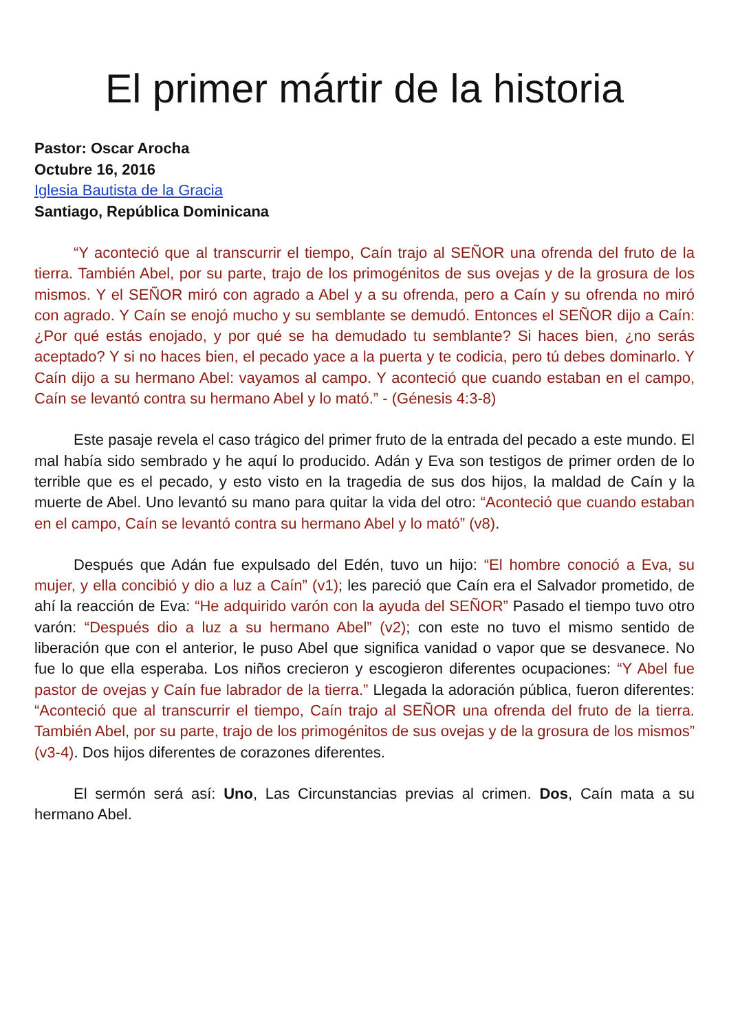El primer mártir de la historia
Pastor: Oscar Arocha
Octubre 16, 2016
Iglesia Bautista de la Gracia
Santiago, República Dominicana
“Y aconteció que al transcurrir el tiempo, Caín trajo al SEÑOR una ofrenda del fruto de la tierra. También Abel, por su parte, trajo de los primogénitos de sus ovejas y de la grosura de los mismos. Y el SEÑOR miró con agrado a Abel y a su ofrenda, pero a Caín y su ofrenda no miró con agrado. Y Caín se enojó mucho y su semblante se demudó. Entonces el SEÑOR dijo a Caín: ¿Por qué estás enojado, y por qué se ha demudado tu semblante? Si haces bien, ¿no serás aceptado? Y si no haces bien, el pecado yace a la puerta y te codicia, pero tú debes dominarlo. Y Caín dijo a su hermano Abel: vayamos al campo. Y aconteció que cuando estaban en el campo, Caín se levantó contra su hermano Abel y lo mató.” - (Génesis 4:3-8)
Este pasaje revela el caso trágico del primer fruto de la entrada del pecado a este mundo. El mal había sido sembrado y he aquí lo producido. Adán y Eva son testigos de primer orden de lo terrible que es el pecado, y esto visto en la tragedia de sus dos hijos, la maldad de Caín y la muerte de Abel. Uno levantó su mano para quitar la vida del otro: “Aconteció que cuando estaban en el campo, Caín se levantó contra su hermano Abel y lo mató” (v8).
Después que Adán fue expulsado del Edén, tuvo un hijo: “El hombre conoció a Eva, su mujer, y ella concibió y dio a luz a Caín” (v1); les pareció que Caín era el Salvador prometido, de ahí la reacción de Eva: “He adquirido varón con la ayuda del SEÑOR” Pasado el tiempo tuvo otro varón: “Después dio a luz a su hermano Abel” (v2); con este no tuvo el mismo sentido de liberación que con el anterior, le puso Abel que significa vanidad o vapor que se desvanece. No fue lo que ella esperaba. Los niños crecieron y escogieron diferentes ocupaciones: “Y Abel fue pastor de ovejas y Caín fue labrador de la tierra.” Llegada la adoración pública, fueron diferentes: “Aconteció que al transcurrir el tiempo, Caín trajo al SEÑOR una ofrenda del fruto de la tierra. También Abel, por su parte, trajo de los primogénitos de sus ovejas y de la grosura de los mismos” (v3-4). Dos hijos diferentes de corazones diferentes.
El sermón será así: Uno, Las Circunstancias previas al crimen. Dos, Caín mata a su hermano Abel.